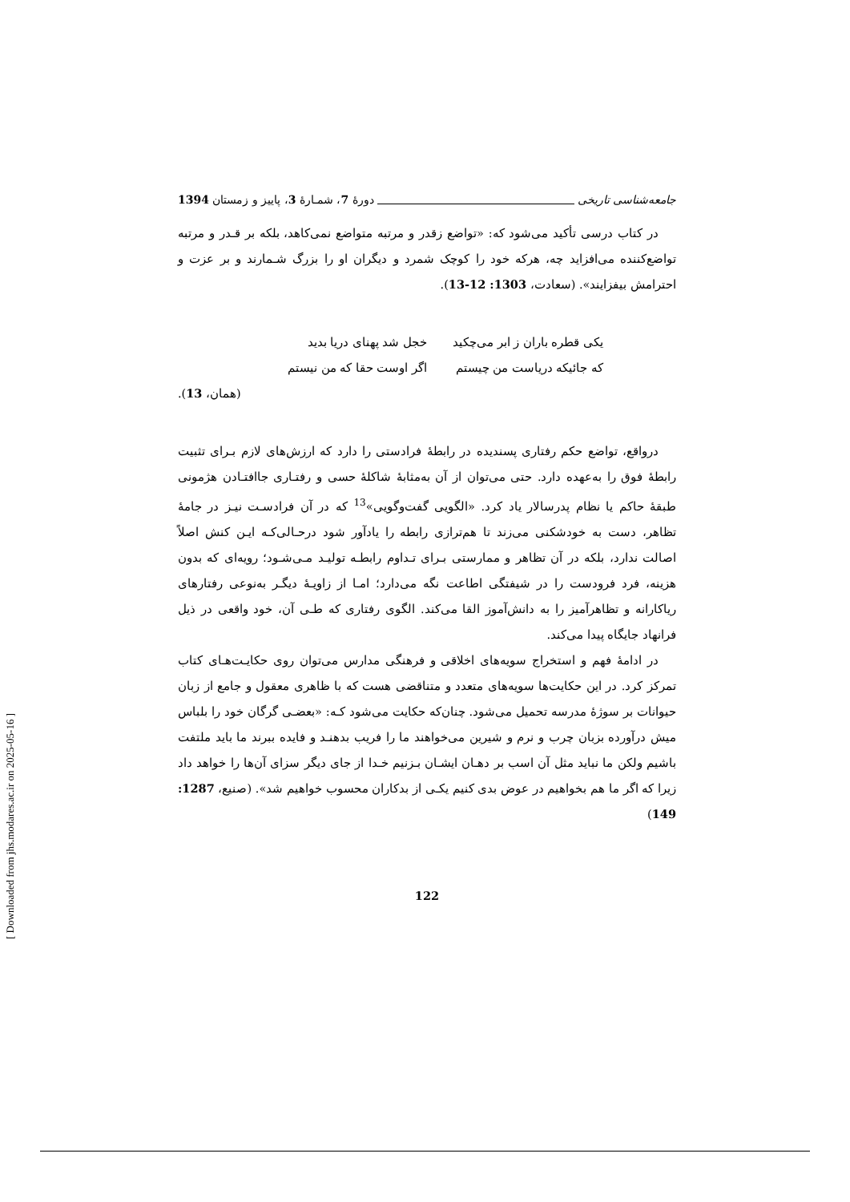جامعه‌شناسی تاریخی دورۀ 7، شمـارۀ 3، پاییز و زمستان 1394
در کتاب درسی تأکید می‌شود که: «تواضع زقدر و مرتبه متواضع نمی‌کاهد، بلکه بر قـدر و مرتبه تواضع‌کننده می‌افزاید چه، هرکه خود را کوچک شمرد و دیگران او را بزرگ شـمارند و بر عزت و احترامش بیفزایند». (سعادت، 1303: 12-13).
یکی قطره باران ز ابر می‌چکید خجل شد پهنای دریا بدید که جائیکه دریاست من چیستم اگر اوست حقا که من نیستم
(همان، 13).
درواقع، تواضع حکم رفتاری پسندیده در رابطۀ فرادستی را دارد که ارزش‌های لازم بـرای تثبیت رابطۀ فوق را به‌عهده دارد. حتی می‌توان از آن به‌مثابۀ شاکلۀ حسی و رفتـاری جاافتـادن هژمونی طبقۀ حاکم یا نظام پدرسالار یاد کرد. «الگویی گفت‌وگویی»<sup>13</sup> که در آن فرادسـت نیـز در جامۀ تظاهر، دست به خودشکنی می‌زند تا هم‌ترازی رابطه را یادآور شود درحـالی‌کـه ایـن کنش اصلاً اصالت ندارد، بلکه در آن تظاهر و ممارستی بـرای تـداوم رابطـه تولیـد مـی‌شـود؛ رویه‌ای که بدون هزینه، فرد فرودست را در شیفتگی اطاعت نگه می‌دارد؛ امـا از زاویـۀ دیگـر به‌نوعی رفتارهای ریاکارانه و تظاهرآمیز را به دانش‌آموز القا می‌کند. الگوی رفتاری که طـی آن، خود واقعی در ذیل فرانهاد جایگاه پیدا می‌کند.
در ادامۀ فهم و استخراج سویه‌های اخلاقی و فرهنگی مدارس می‌توان روی حکایـت‌هـای کتاب تمرکز کرد. در این حکایت‌ها سویه‌های متعدد و متناقضی هست که با ظاهری معقول و جامع از زبان حیوانات بر سوژۀ مدرسه تحمیل می‌شود. چنان‌که حکایت می‌شود کـه: «بعضـی گرگان خود را بلباس میش درآورده بزبان چرب و نرم و شیرین می‌خواهند ما را فریب بدهنـد و فایده ببرند ما باید ملتفت باشیم ولکن ما نباید مثل آن اسب بر دهـان ایشـان بـزنیم خـدا از جای دیگر سزای آن‌ها را خواهد داد زیرا که اگر ما هم بخواهیم در عوض بدی کنیم یکـی از بدکاران محسوب خواهیم شد». (صنیع، 1287: 149)
122
[ Downloaded from jhs.modares.ac.ir on 2025-05-16 ]